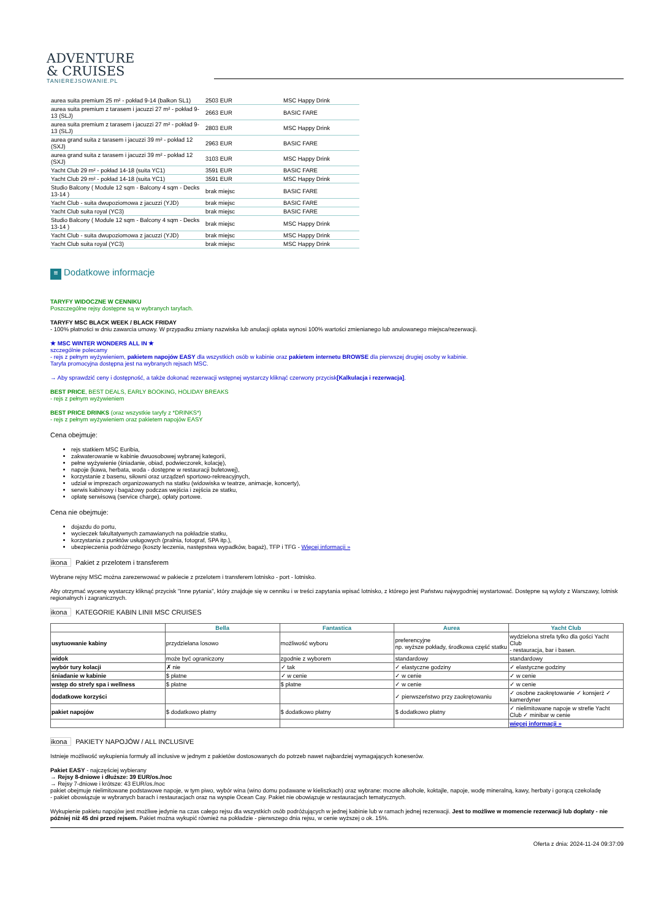ADVENTURE
& CRUISES
TANIEREJSOWANIE.PL
| aurea suita premium 25 m² - pokład 9-14 (balkon SL1) | 2503 EUR | MSC Happy Drink |
| aurea suita premium z tarasem i jacuzzi 27 m² - pokład 9-13 (SLJ) | 2663 EUR | BASIC FARE |
| aurea suita premium z tarasem i jacuzzi 27 m² - pokład 9-13 (SLJ) | 2803 EUR | MSC Happy Drink |
| aurea grand suita z tarasem i jacuzzi 39 m² - pokład 12 (SXJ) | 2963 EUR | BASIC FARE |
| aurea grand suita z tarasem i jacuzzi 39 m² - pokład 12 (SXJ) | 3103 EUR | MSC Happy Drink |
| Yacht Club 29 m² - pokład 14-18 (suita YC1) | 3591 EUR | BASIC FARE |
| Yacht Club 29 m² - pokład 14-18 (suita YC1) | 3591 EUR | MSC Happy Drink |
| Studio Balcony ( Module 12 sqm - Balcony 4 sqm - Decks 13-14 ) | brak miejsc | BASIC FARE |
| Yacht Club - suita dwupoziomowa z jacuzzi (YJD) | brak miejsc | BASIC FARE |
| Yacht Club suita royal (YC3) | brak miejsc | BASIC FARE |
| Studio Balcony ( Module 12 sqm - Balcony 4 sqm - Decks 13-14 ) | brak miejsc | MSC Happy Drink |
| Yacht Club - suita dwupoziomowa z jacuzzi (YJD) | brak miejsc | MSC Happy Drink |
| Yacht Club suita royal (YC3) | brak miejsc | MSC Happy Drink |
≡ Dodatkowe informacje
TARYFY WIDOCZNE W CENNIKU
Poszczególne rejsy dostępne są w wybranych taryfach.
TARYFY MSC BLACK WEEK / BLACK FRIDAY
- 100% płatności w dniu zawarcia umowy. W przypadku zmiany nazwiska lub anulacji opłata wynosi 100% wartości zmienianego lub anulowanego miejsca/rezerwacji.
★ MSC WINTER WONDERS ALL IN ★
szczególnie polecamy
- rejs z pełnym wyżywieniem, pakietem napojów EASY dla wszystkich osób w kabinie oraz pakietem internetu BROWSE dla pierwszej drugiej osoby w kabinie.
Taryfa promocyjna dostępna jest na wybranych rejsach MSC.
→ Aby sprawdzić ceny i dostępność, a także dokonać rezerwacji wstępnej wystarczy kliknąć czerwony przycisk[Kalkulacja i rezerwacja].
BEST PRICE, BEST DEALS, EARLY BOOKING, HOLIDAY BREAKS
- rejs z pełnym wyżywieniem
BEST PRICE DRINKS (oraz wszystkie taryfy z *DRINKS*)
- rejs z pełnym wyżywieniem oraz pakietem napojów EASY
Cena obejmuje:
rejs statkiem MSC Euribia,
zakwaterowanie w kabinie dwuosobowej wybranej kategorii,
pełne wyżywienie (śniadanie, obiad, podwieczorek, kolację),
napoje (kawa, herbata, woda - dostępne w restauracji bufetowej),
korzystanie z basenu, siłowni oraz urządzeń sportowo-rekreacyjnych,
udział w imprezach organizowanych na statku (widowiska w teatrze, animacje, koncerty),
serwis kabinowy i bagażowy podczas wejścia i zejścia ze statku,
opłatę serwisową (service charge), opłaty portowe.
Cena nie obejmuje:
dojazdu do portu,
wycieczek fakultatywnych zamawianych na pokładzie statku,
korzystania z punktów usługowych (pralnia, fotograf, SPA itp.),
ubezpieczenia podróżnego (koszty leczenia, następstwa wypadków, bagaż), TFP i TFG - Więcej informacji »
ikona Pakiet z przelotem i transferem
Wybrane rejsy MSC można zarezerwować w pakiecie z przelotem i transferem lotnisko - port - lotnisko.
Aby otrzymać wycenę wystarczy kliknąć przycisk "Inne pytania", który znajduje się w cenniku i w treści zapytania wpisać lotnisko, z którego jest Państwu najwygodniej wystartować. Dostępne są wyloty z Warszawy, lotnisk regionalnych i zagranicznych.
ikona KATEGORIE KABIN LINII MSC CRUISES
| | Bella | Fantastica | Aurea | Yacht Club |
| --- | --- | --- | --- | --- |
| usytuowanie kabiny | przydzielana losowo | możliwość wyboru | preferencyjne np. wyższe pokłady, środkowa część statku | wydzielona strefa tylko dla gości Yacht Club - restauracja, bar i basen. |
| widok | może być ograniczony | zgodnie z wyborem | standardowy | standardowy |
| wybór tury kolacji | ✗ nie | ✓ tak | ✓ elastyczne godziny | ✓ elastyczne godziny |
| śniadanie w kabinie | $ płatne | ✓ w cenie | ✓ w cenie | ✓ w cenie |
| wstęp do strefy spa i wellness | $ płatne | $ płatne | ✓ w cenie | ✓ w cenie |
| dodatkowe korzyści | | | ✓ pierwszeństwo przy zaokrętowaniu | ✓ osobne zaokrętowanie ✓ konsjerż ✓ kamerdyner |
| pakiet napojów | $ dodatkowo płatny | $ dodatkowo płatny | $ dodatkowo płatny | ✓ nielimitowane napoje w strefie Yacht Club ✓ minibar w cenie |
| | | | | więcej informacji » |
ikona PAKIETY NAPOJÓW / ALL INCLUSIVE
Istnieje możliwość wykupienia formuły all inclusive w jednym z pakietów dostosowanych do potrzeb nawet najbardziej wymagających koneserów.
Pakiet EASY - najczęściej wybierany
→ Rejsy 8-dniowe i dłuższe: 39 EUR/os./noc
→ Rejsy 7-dniowe i krótsze: 43 EUR/os./noc
pakiet obejmuje nielimitowane podstawowe napoje, w tym piwo, wybór wina (wino domu podawane w kieliszkach) oraz wybrane: mocne alkohole, koktajle, napoje, wodę mineralną, kawy, herbaty i gorącą czekoladę
- pakiet obowiązuje w wybranych barach i restauracjach oraz na wyspie Ocean Cay. Pakiet nie obowiązuje w restauracjach tematycznych.
Wykupienie pakietu napojów jest możliwe jedynie na czas całego rejsu dla wszystkich osób podróżujących w jednej kabinie lub w ramach jednej rezerwacji. Jest to możliwe w momencie rezerwacji lub dopłaty - nie później niż 45 dni przed rejsem. Pakiet można wykupić również na pokładzie - pierwszego dnia rejsu, w cenie wyższej o ok. 15%.
Oferta z dnia: 2024-11-24 09:37:09